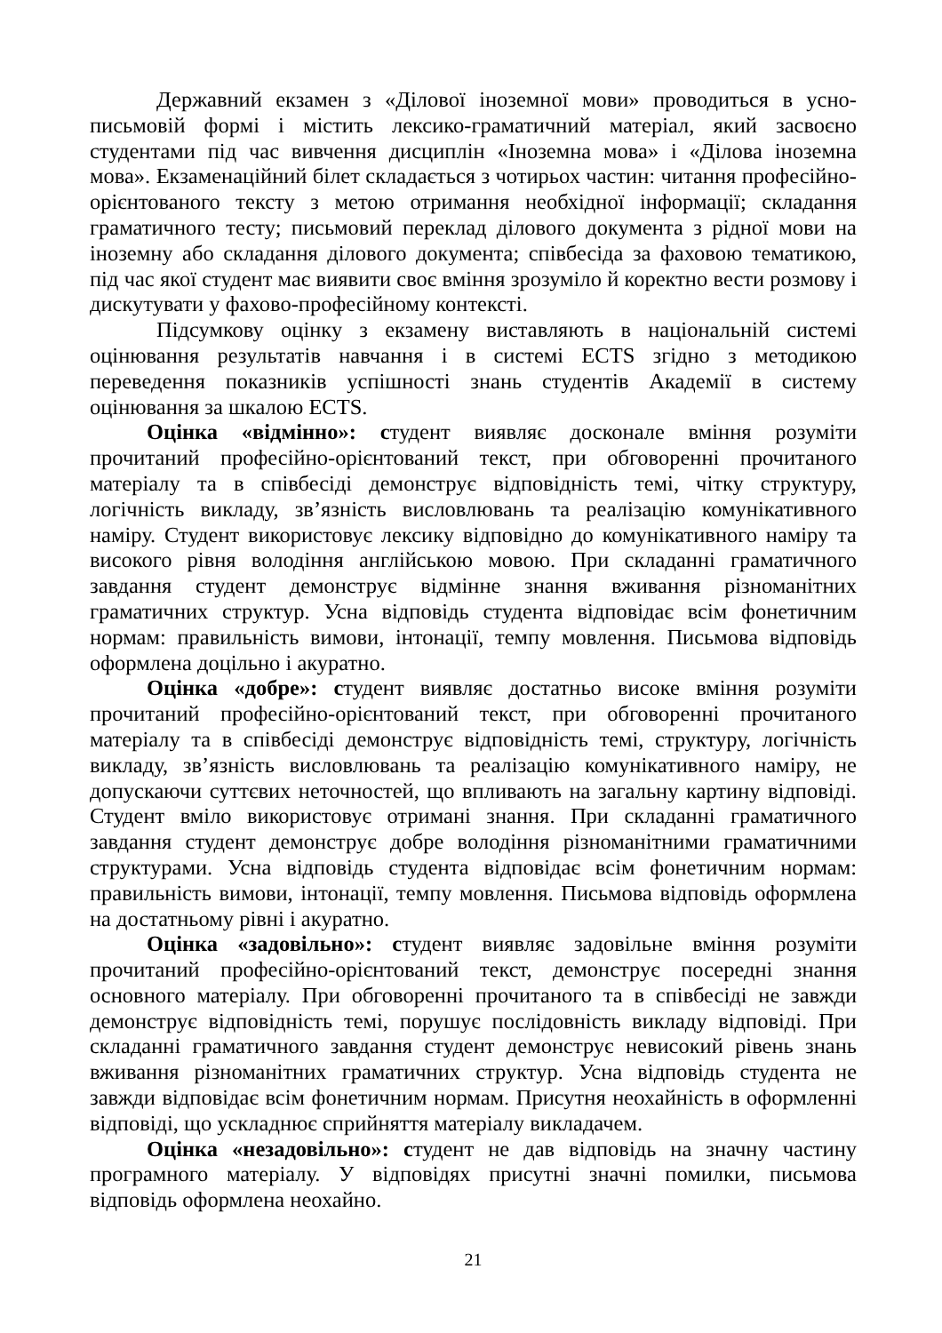Державний екзамен з «Ділової іноземної мови» проводиться в усно-письмовій формі і містить лексико-граматичний матеріал, який засвоєно студентами під час вивчення дисциплін «Іноземна мова» і «Ділова іноземна мова». Екзаменаційний білет складається з чотирьох частин: читання професійно-орієнтованого тексту з метою отримання необхідної інформації; складання граматичного тесту; письмовий переклад ділового документа з рідної мови на іноземну або складання ділового документа; співбесіда за фаховою тематикою, під час якої студент має виявити своє вміння зрозуміло й коректно вести розмову і дискутувати у фахово-професійному контексті.
Підсумкову оцінку з екзамену виставляють в національній системі оцінювання результатів навчання і в системі ECTS згідно з методикою переведення показників успішності знань студентів Академії в систему оцінювання за шкалою ECTS.
Оцінка «відмінно»: студент виявляє досконале вміння розуміти прочитаний професійно-орієнтований текст, при обговоренні прочитаного матеріалу та в співбесіді демонструє відповідність темі, чітку структуру, логічність викладу, зв’язність висловлювань та реалізацію комунікативного наміру. Студент використовує лексику відповідно до комунікативного наміру та високого рівня володіння англійською мовою. При складанні граматичного завдання студент демонструє відмінне знання вживання різноманітних граматичних структур. Усна відповідь студента відповідає всім фонетичним нормам: правильність вимови, інтонації, темпу мовлення. Письмова відповідь оформлена доцільно і акуратно.
Оцінка «добре»: студент виявляє достатньо високе вміння розуміти прочитаний професійно-орієнтований текст, при обговоренні прочитаного матеріалу та в співбесіді демонструє відповідність темі, структуру, логічність викладу, зв’язність висловлювань та реалізацію комунікативного наміру, не допускаючи суттєвих неточностей, що впливають на загальну картину відповіді. Студент вміло використовує отримані знання. При складанні граматичного завдання студент демонструє добре володіння різноманітними граматичними структурами. Усна відповідь студента відповідає всім фонетичним нормам: правильність вимови, інтонації, темпу мовлення. Письмова відповідь оформлена на достатньому рівні і акуратно.
Оцінка «задовільно»: студент виявляє задовільне вміння розуміти прочитаний професійно-орієнтований текст, демонструє посередні знання основного матеріалу. При обговоренні прочитаного та в співбесіді не завжди демонструє відповідність темі, порушує послідовність викладу відповіді. При складанні граматичного завдання студент демонструє невисокий рівень знань вживання різноманітних граматичних структур. Усна відповідь студента не завжди відповідає всім фонетичним нормам. Присутня неохайність в оформленні відповіді, що ускладнює сприйняття матеріалу викладачем.
Оцінка «незадовільно»: студент не дав відповідь на значну частину програмного матеріалу. У відповідях присутні значні помилки, письмова відповідь оформлена неохайно.
21